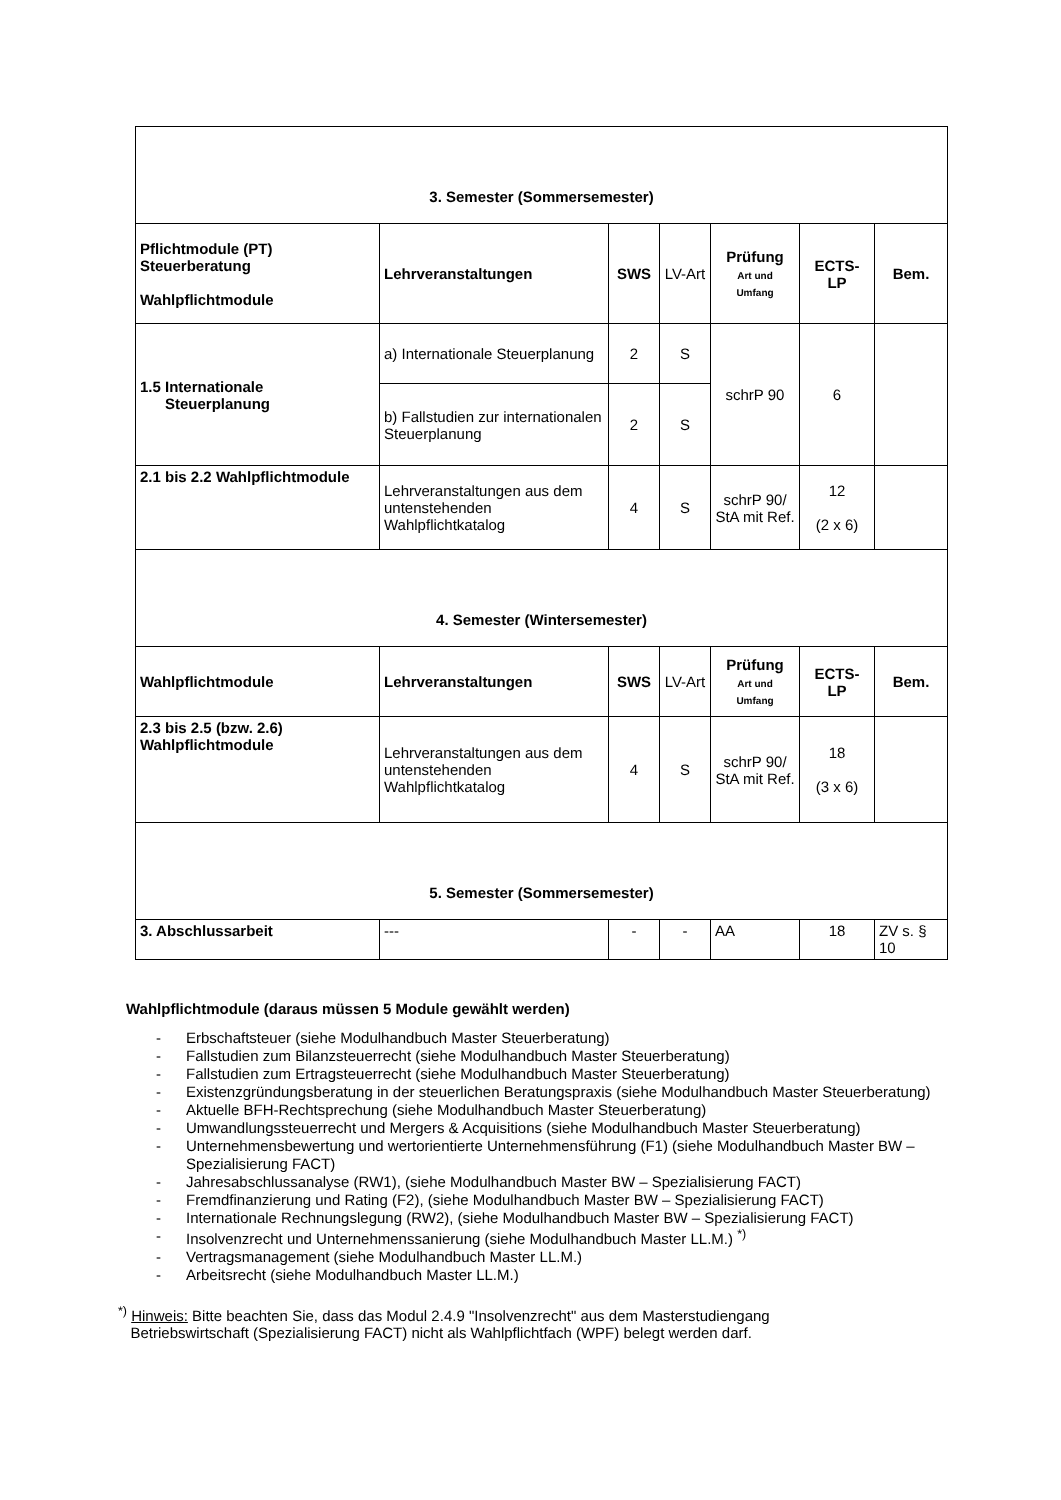| 3. Semester (Sommersemester) | | | | | | |
| Pflichtmodule (PT) Steuerberatung Wahlpflichtmodule | Lehrveranstaltungen | SWS | LV-Art | Prüfung Art und Umfang | ECTS- LP | Bem. |
| 1.5 Internationale Steuerplanung | a) Internationale Steuerplanung | 2 | S | schrP 90 | 6 | |
| | b) Fallstudien zur internationalen Steuerplanung | 2 | S | | | |
| 2.1 bis 2.2 Wahlpflichtmodule | Lehrveranstaltungen aus dem untenstehenden Wahlpflichtkatalog | 4 | S | schrP 90/ StA mit Ref. | 12 (2 x 6) | |
| 4. Semester (Wintersemester) | | | | | | |
| Wahlpflichtmodule | Lehrveranstaltungen | SWS | LV-Art | Prüfung Art und Umfang | ECTS- LP | Bem. |
| 2.3 bis 2.5 (bzw. 2.6) Wahlpflichtmodule | Lehrveranstaltungen aus dem untenstehenden Wahlpflichtkatalog | 4 | S | schrP 90/ StA mit Ref. | 18 (3 x 6) | |
| 5. Semester (Sommersemester) | | | | | | |
| 3. Abschlussarbeit | --- | - | - | AA | 18 | ZV s. § 10 |
Wahlpflichtmodule (daraus müssen 5 Module gewählt werden)
- Erbschaftsteuer (siehe Modulhandbuch Master Steuerberatung)
- Fallstudien zum Bilanzsteuerrecht (siehe Modulhandbuch Master Steuerberatung)
- Fallstudien zum Ertragsteuerrecht (siehe Modulhandbuch Master Steuerberatung)
-
Existenzgründungsberatung in der steuerlichen Beratungspraxis (siehe Modulhandbuch Master Steuerberatung)
- Aktuelle BFH-Rechtsprechung (siehe Modulhandbuch Master Steuerberatung)
-
Umwandlungssteuerrecht und Mergers & Acquisitions (siehe Modulhandbuch Master Steuerberatung)
-
Unternehmensbewertung und wertorientierte Unternehmensführung (F1) (siehe Modulhandbuch Master BW – Spezialisierung FACT)
- Jahresabschlussanalyse (RW1), (siehe Modulhandbuch Master BW – Spezialisierung FACT)
-
Fremdfinanzierung und Rating (F2), (siehe Modulhandbuch Master BW – Spezialisierung FACT)
-
Internationale Rechnungslegung (RW2), (siehe Modulhandbuch Master BW – Spezialisierung FACT)
- Insolvenzrecht und Unternehmenssanierung (siehe Modulhandbuch Master LL.M.) <sup>*)</sup>
- Vertragsmanagement (siehe Modulhandbuch Master LL.M.)
- Arbeitsrecht (siehe Modulhandbuch Master LL.M.)
<sup>*)</sup> Hinweis: Bitte beachten Sie, dass das Modul 2.4.9 "Insolvenzrecht" aus dem Masterstudiengang
Betriebswirtschaft (Spezialisierung FACT) nicht als Wahlpflichtfach (WPF) belegt werden darf.